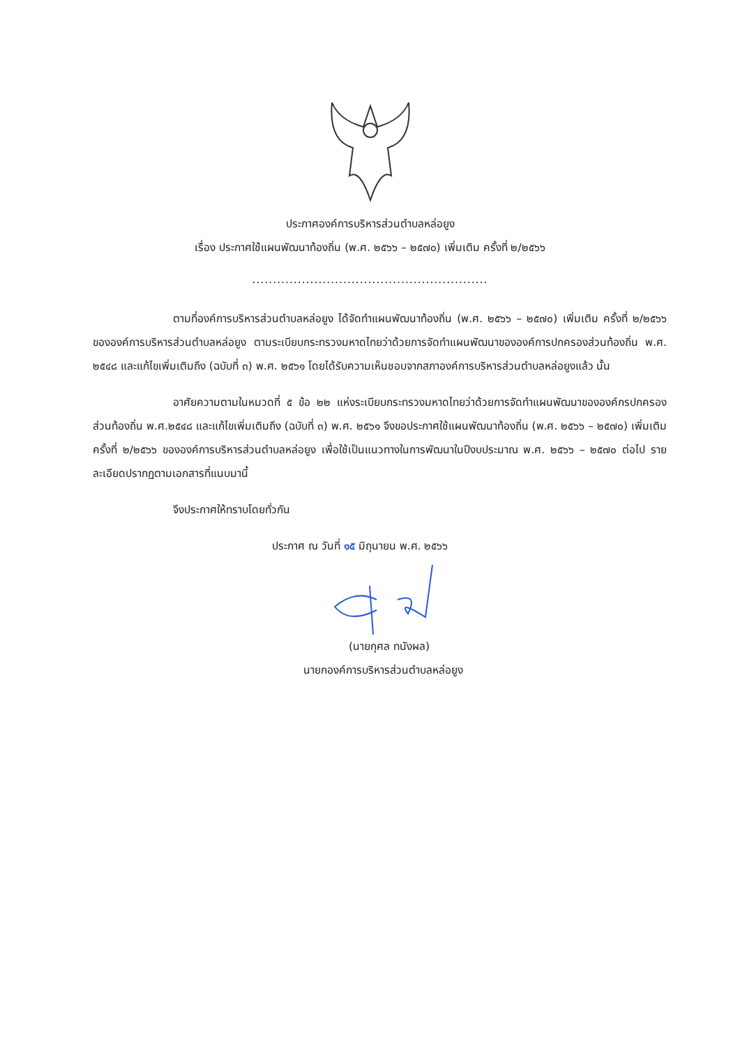ประกาศองค์การบริหารส่วนตำบลหล่อยูง
เรื่อง ประกาศใช้แผนพัฒนาท้องถิ่น (พ.ศ. ๒๕๖๖ – ๒๕๗๐) เพิ่มเติม ครั้งที่ ๒/๒๕๖๖
.........................................................
ตามที่องค์การบริหารส่วนตำบลหล่อยูง ได้จัดทำแผนพัฒนาท้องถิ่น (พ.ศ. ๒๕๖๖ – ๒๕๗๐) เพิ่มเติม ครั้งที่ ๒/๒๕๖๖ ขององค์การบริหารส่วนตำบลหล่อยูง ตามระเบียบกระทรวงมหาดไทยว่าด้วยการจัดทำแผนพัฒนาขององค์การปกครองส่วนท้องถิ่น พ.ศ. ๒๕๔๘ และแก้ไขเพิ่มเติมถึง (ฉบับที่ ๓) พ.ศ. ๒๕๖๑ โดยได้รับความเห็นชอบจากสภาองค์การบริหารส่วนตำบลหล่อยูงแล้ว นั้น
อาศัยความตามในหมวดที่ ๕ ข้อ ๒๒ แห่งระเบียบกระทรวงมหาดไทยว่าด้วยการจัดทำแผนพัฒนาขององค์กรปกครองส่วนท้องถิ่น พ.ศ.๒๕๔๘ และแก้ไขเพิ่มเติมถึง (ฉบับที่ ๓) พ.ศ. ๒๕๖๑ จึงขอประกาศใช้แผนพัฒนาท้องถิ่น (พ.ศ. ๒๕๖๖ – ๒๕๗๐) เพิ่มเติม ครั้งที่ ๒/๒๕๖๖ ขององค์การบริหารส่วนตำบลหล่อยูง เพื่อใช้เป็นแนวทางในการพัฒนาในปีงบประมาณ พ.ศ. ๒๕๖๖ – ๒๕๗๐ ต่อไป รายละเอียดปรากฏตามเอกสารที่แนบมานี้
จึงประกาศให้ทราบโดยทั่วกัน
ประกาศ ณ วันที่ ๑๕ มิถุนายน พ.ศ. ๒๕๖๖
(นายกุศล ทนังผล)
นายกองค์การบริหารส่วนตำบลหล่อยูง